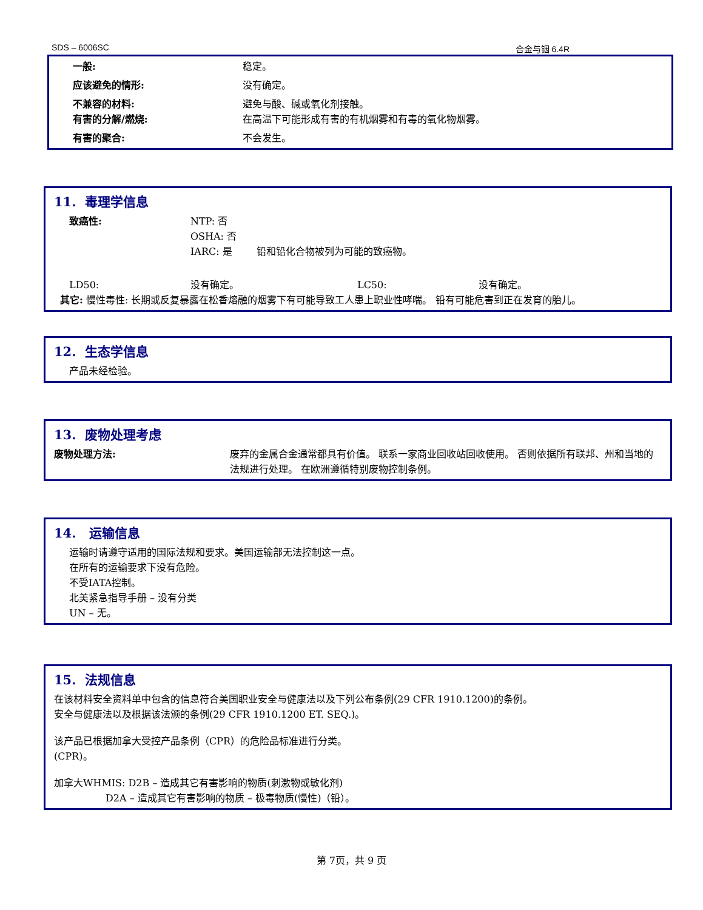SDS – 6006SC 合金与铟 6.4R
一般: 稳定。
应该避免的情形: 没有确定。
不兼容的材料: 避免与酸、碱或氧化剂接触。
有害的分解/燃烧: 在高温下可能形成有害的有机烟雾和有毒的氧化物烟雾。
有害的聚合: 不会发生。
11. 毒理学信息
致癌性: NTP: 否
OSHA: 否
IARC: 是 铅和铅化合物被列为可能的致癌物。
LD50: 没有确定。 LC50: 没有确定。
其它: 慢性毒性: 长期或反复暴露在松香熔融的烟雾下有可能导致工人患上职业性哮喘。 铅有可能危害到正在发育的胎儿。
12. 生态学信息
产品未经检验。
13. 废物处理考虑
废物处理方法: 废弃的金属合金通常都具有价值。 联系一家商业回收站回收使用。 否则依据所有联邦、州和当地的法规进行处理。 在欧洲遵循特别废物控制条例。
14. 运输信息
运输时请遵守适用的国际法规和要求。美国运输部无法控制这一点。
在所有的运输要求下没有危险。
不受IATA控制。
北美紧急指导手册 – 没有分类
UN – 无。
15. 法规信息
在该材料安全资料单中包含的信息符合美国职业安全与健康法以及下列公布条例(29 CFR 1910.1200)的条例。
安全与健康法以及根据该法颁的条例(29 CFR 1910.1200 ET. SEQ.)。
该产品已根据加拿大受控产品条例（CPR）的危险品标准进行分类。
(CPR)。
加拿大WHMIS: D2B – 造成其它有害影响的物质(刺激物或敏化剂)
D2A – 造成其它有害影响的物质 – 极毒物质(慢性)（铅）。
第 7页，共 9 页